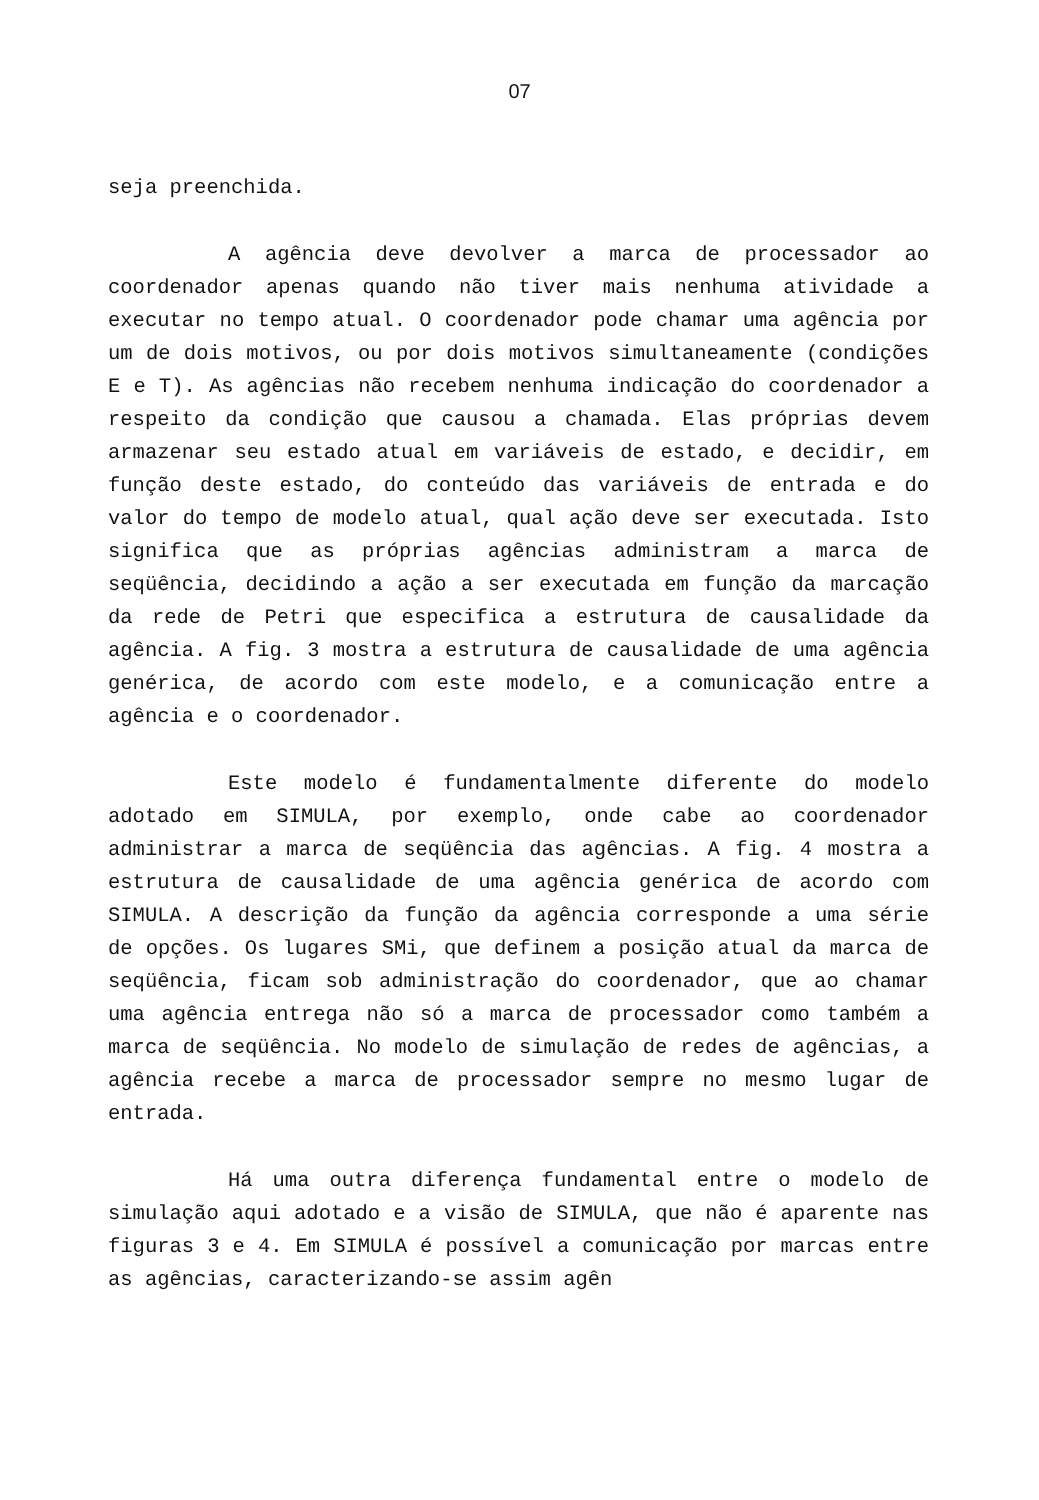07
seja preenchida.
A agência deve devolver a marca de processador ao coordenador apenas quando não tiver mais nenhuma atividade a executar no tempo atual. O coordenador pode chamar uma agência por um de dois motivos, ou por dois motivos simultaneamente (condições E e T). As agências não recebem nenhuma indicação do coordenador a respeito da condição que causou a chamada. Elas próprias devem armazenar seu estado atual em variáveis de estado, e decidir, em função deste estado, do conteúdo das variáveis de entrada e do valor do tempo de modelo atual, qual ação deve ser executada. Isto significa que as próprias agências administram a marca de seqüência, decidindo a ação a ser executada em função da marcação da rede de Petri que especifica a estrutura de causalidade da agência. A fig. 3 mostra a estrutura de causalidade de uma agência genérica, de acordo com este modelo, e a comunicação entre a agência e o coordenador.
Este modelo é fundamentalmente diferente do modelo adotado em SIMULA, por exemplo, onde cabe ao coordenador administrar a marca de seqüência das agências. A fig. 4 mostra a estrutura de causalidade de uma agência genérica de acordo com SIMULA. A descrição da função da agência corresponde a uma série de opções. Os lugares SMi, que definem a posição atual da marca de seqüência, ficam sob administração do coordenador, que ao chamar uma agência entrega não só a marca de processador como também a marca de seqüência. No modelo de simulação de redes de agências, a agência recebe a marca de processador sempre no mesmo lugar de entrada.
Há uma outra diferença fundamental entre o modelo de simulação aqui adotado e a visão de SIMULA, que não é aparente nas figuras 3 e 4. Em SIMULA é possível a comunicação por marcas entre as agências, caracterizando-se assim agên